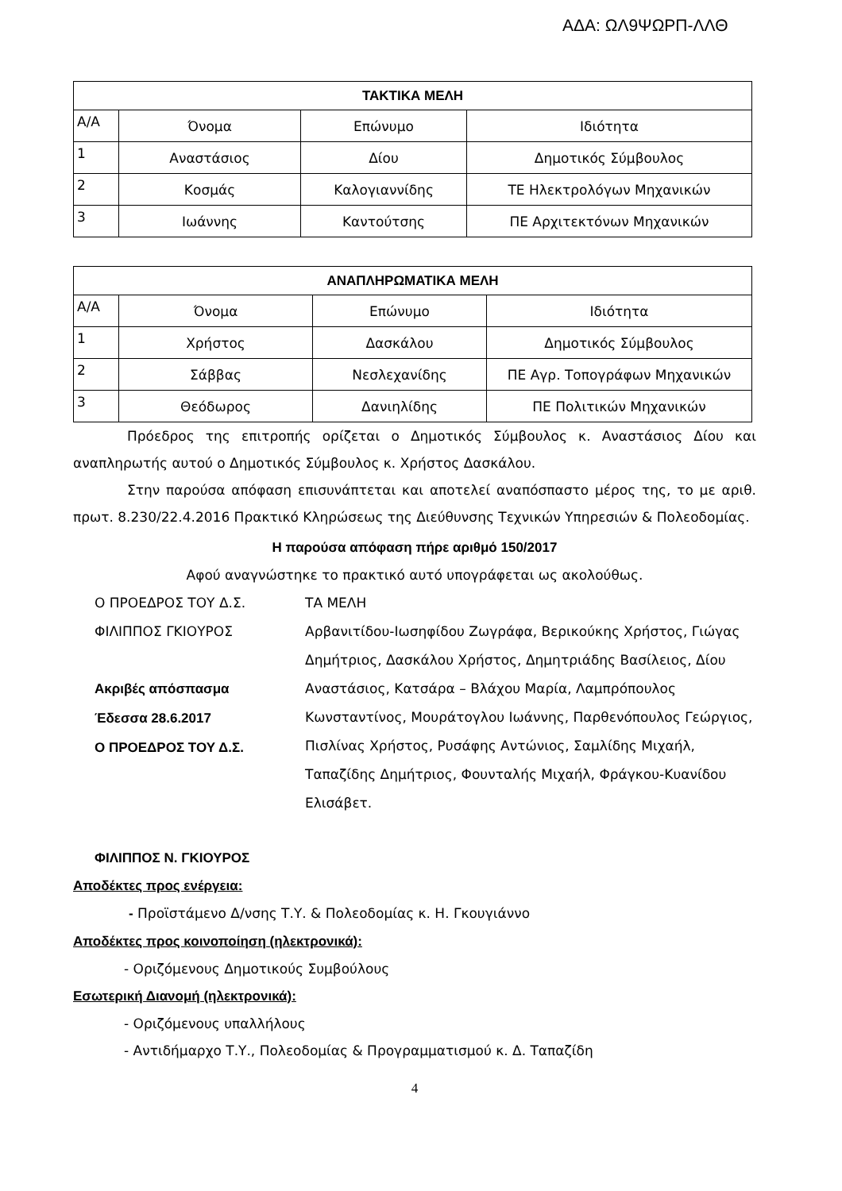ΑΔΑ: ΩΛ9ΨΩΡΠ-ΛΛΘ
| ΤΑΚΤΙΚΑ ΜΕΛΗ | | | |
| Α/Α | Όνομα | Επώνυμο | Ιδιότητα |
| 1 | Αναστάσιος | Δίου | Δημοτικός Σύμβουλος |
| 2 | Κοσμάς | Καλογιαννίδης | ΤΕ Ηλεκτρολόγων Μηχανικών |
| 3 | Ιωάννης | Καντούτσης | ΠΕ Αρχιτεκτόνων Μηχανικών |
| ΑΝΑΠΛΗΡΩΜΑΤΙΚΑ ΜΕΛΗ | | | |
| Α/Α | Όνομα | Επώνυμο | Ιδιότητα |
| 1 | Χρήστος | Δασκάλου | Δημοτικός Σύμβουλος |
| 2 | Σάββας | Νεσλεχανίδης | ΠΕ Αγρ. Τοπογράφων Μηχανικών |
| 3 | Θεόδωρος | Δανιηλίδης | ΠΕ Πολιτικών Μηχανικών |
Πρόεδρος της επιτροπής ορίζεται ο Δημοτικός Σύμβουλος κ. Αναστάσιος Δίου και αναπληρωτής αυτού ο Δημοτικός Σύμβουλος κ. Χρήστος Δασκάλου.
Στην παρούσα απόφαση επισυνάπτεται και αποτελεί αναπόσπαστο μέρος της, το με αριθ. πρωτ. 8.230/22.4.2016 Πρακτικό Κληρώσεως της Διεύθυνσης Τεχνικών Υπηρεσιών & Πολεοδομίας.
Η παρούσα απόφαση πήρε αριθμό 150/2017
Αφού αναγνώστηκε το πρακτικό αυτό υπογράφεται ως ακολούθως.
Ο ΠΡΟΕΔΡΟΣ ΤΟΥ Δ.Σ.
ΦΙΛΙΠΠΟΣ ΓΚΙΟΥΡΟΣ
Ακριβές απόσπασμα
Έδεσσα 28.6.2017
Ο ΠΡΟΕΔΡΟΣ ΤΟΥ Δ.Σ.
ΤΑ ΜΕΛΗ
Αρβανιτίδου-Ιωσηφίδου Ζωγράφα, Βερικούκης Χρήστος, Γιώγας Δημήτριος, Δασκάλου Χρήστος, Δημητριάδης Βασίλειος, Δίου Αναστάσιος, Κατσάρα – Βλάχου Μαρία, Λαμπρόπουλος Κωνσταντίνος, Μουράτογλου Ιωάννης, Παρθενόπουλος Γεώργιος, Πισλίνας Χρήστος, Ρυσάφης Αντώνιος, Σαμλίδης Μιχαήλ, Ταπαζίδης Δημήτριος, Φουνταλής Μιχαήλ, Φράγκου-Κυανίδου Ελισάβετ.
ΦΙΛΙΠΠΟΣ Ν. ΓΚΙΟΥΡΟΣ
Αποδέκτες προς ενέργεια:
- Προϊστάμενο Δ/νσης Τ.Υ. & Πολεοδομίας κ. Η. Γκουγιάννο
Αποδέκτες προς κοινοποίηση (ηλεκτρονικά):
- Οριζόμενους Δημοτικούς Συμβούλους
Εσωτερική Διανομή (ηλεκτρονικά):
- Οριζόμενους υπαλλήλους
- Αντιδήμαρχο Τ.Υ., Πολεοδομίας & Προγραμματισμού κ. Δ. Ταπαζίδη
4